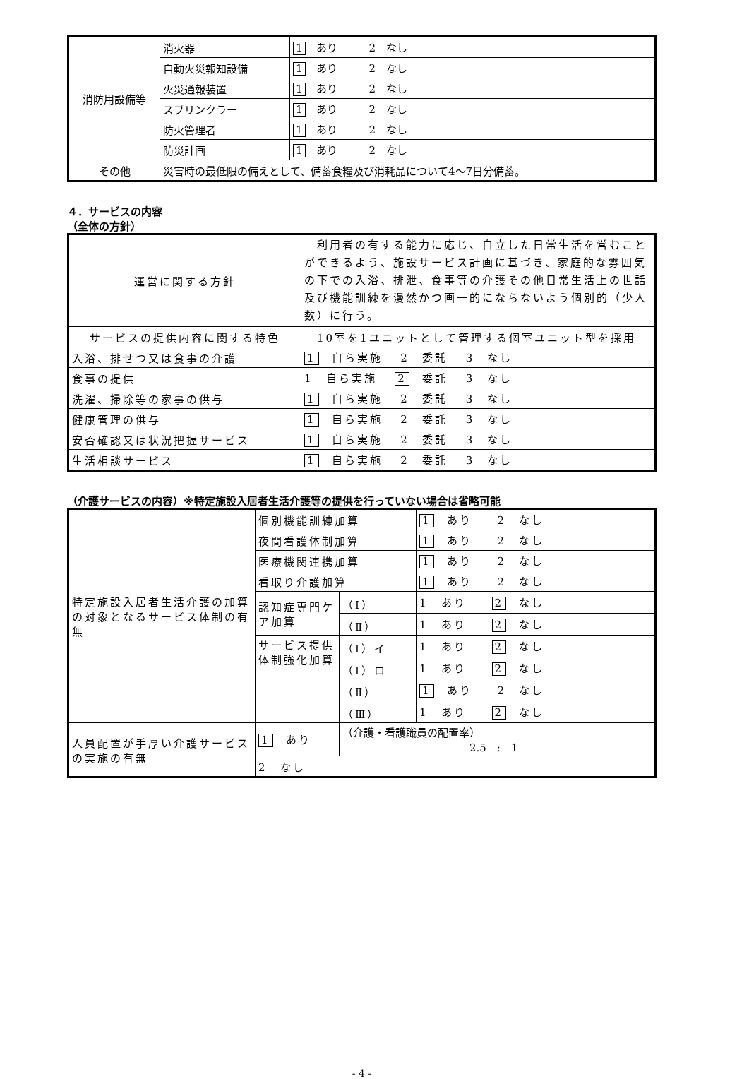| 消防用設備等 | 消火器 | 1 あり 2 なし |
| | 自動火災報知設備 | 1 あり 2 なし |
| | 火災通報装置 | 1 あり 2 なし |
| | スプリンクラー | 1 あり 2 なし |
| | 防火管理者 | 1 あり 2 なし |
| | 防災計画 | 1 あり 2 なし |
| その他 | 災害時の最低限の備えとして、備蓄食糧及び消耗品について4〜7日分備蓄。 | |
４．サービスの内容
（全体の方針）
| 運営に関する方針 | 利用者の有する能力に応じ、自立した日常生活を営むことができるよう、施設サービス計画に基づき、家庭的な雰囲気の下での入浴、排泄、食事等の介護その他日常生活上の世話及び機能訓練を漫然かつ画一的にならないよう個別的（少人数）に行う。 |
| サービスの提供内容に関する特色 | 10室を1ユニットとして管理する個室ユニット型を採用 |
| 入浴、排せつ又は食事の介護 | 1 自ら実施 2 委託 3 なし |
| 食事の提供 | 1 自ら実施 2 委託 3 なし |
| 洗濯、掃除等の家事の供与 | 1 自ら実施 2 委託 3 なし |
| 健康管理の供与 | 1 自ら実施 2 委託 3 なし |
| 安否確認又は状況把握サービス | 1 自ら実施 2 委託 3 なし |
| 生活相談サービス | 1 自ら実施 2 委託 3 なし |
（介護サービスの内容）※特定施設入居者生活介護等の提供を行っていない場合は省略可能
| 特定施設入居者生活介護の加算の対象となるサービス体制の有無 | 個別機能訓練加算 | | 1 あり 2 なし |
| | 夜間看護体制加算 | | 1 あり 2 なし |
| | 医療機関連携加算 | | 1 あり 2 なし |
| | 看取り介護加算 | | 1 あり 2 なし |
| | 認知症専門ケア加算 | （Ⅰ） | 1 あり 2 なし |
| | | （Ⅱ） | 1 あり 2 なし |
| | サービス提供体制強化加算 | （Ⅰ）イ | 1 あり 2 なし |
| | | （Ⅰ）ロ | 1 あり 2 なし |
| | | （Ⅱ） | 1 あり 2 なし |
| | | （Ⅲ） | 1 あり 2 なし |
| 人員配置が手厚い介護サービスの実施の有無 | 1 あり | （介護・看護職員の配置率） 2.5 : 1 | |
| | 2 なし | | |
- 4 -